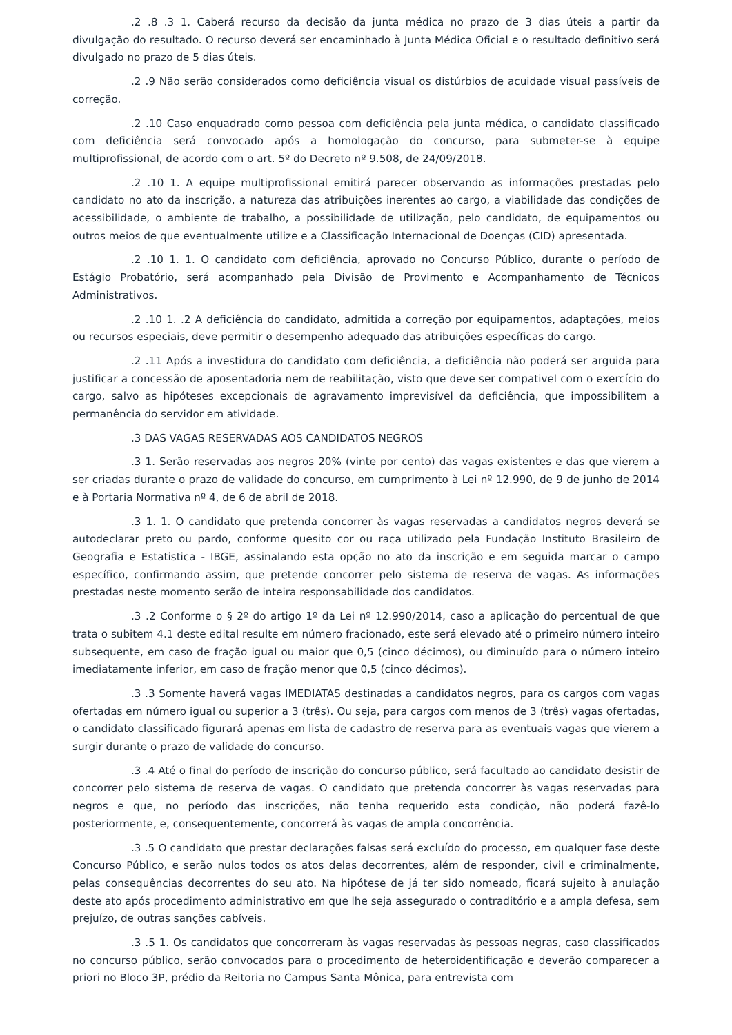.2 .8 .3 1. Caberá recurso da decisão da junta médica no prazo de 3 dias úteis a partir da divulgação do resultado. O recurso deverá ser encaminhado à Junta Médica Oficial e o resultado definitivo será divulgado no prazo de 5 dias úteis.
.2 .9 Não serão considerados como deficiência visual os distúrbios de acuidade visual passíveis de correção.
.2 .10 Caso enquadrado como pessoa com deficiência pela junta médica, o candidato classificado com deficiência será convocado após a homologação do concurso, para submeter-se à equipe multiprofissional, de acordo com o art. 5º do Decreto nº 9.508, de 24/09/2018.
.2 .10 1. A equipe multiprofissional emitirá parecer observando as informações prestadas pelo candidato no ato da inscrição, a natureza das atribuições inerentes ao cargo, a viabilidade das condições de acessibilidade, o ambiente de trabalho, a possibilidade de utilização, pelo candidato, de equipamentos ou outros meios de que eventualmente utilize e a Classificação Internacional de Doenças (CID) apresentada.
.2 .10 1. 1. O candidato com deficiência, aprovado no Concurso Público, durante o período de Estágio Probatório, será acompanhado pela Divisão de Provimento e Acompanhamento de Técnicos Administrativos.
.2 .10 1. .2 A deficiência do candidato, admitida a correção por equipamentos, adaptações, meios ou recursos especiais, deve permitir o desempenho adequado das atribuições específicas do cargo.
.2 .11 Após a investidura do candidato com deficiência, a deficiência não poderá ser arguida para justificar a concessão de aposentadoria nem de reabilitação, visto que deve ser compativel com o exercício do cargo, salvo as hipóteses excepcionais de agravamento imprevisível da deficiência, que impossibilitem a permanência do servidor em atividade.
.3 DAS VAGAS RESERVADAS AOS CANDIDATOS NEGROS
.3 1. Serão reservadas aos negros 20% (vinte por cento) das vagas existentes e das que vierem a ser criadas durante o prazo de validade do concurso, em cumprimento à Lei nº 12.990, de 9 de junho de 2014 e à Portaria Normativa nº 4, de 6 de abril de 2018.
.3 1. 1. O candidato que pretenda concorrer às vagas reservadas a candidatos negros deverá se autodeclarar preto ou pardo, conforme quesito cor ou raça utilizado pela Fundação Instituto Brasileiro de Geografia e Estatistica - IBGE, assinalando esta opção no ato da inscrição e em seguida marcar o campo específico, confirmando assim, que pretende concorrer pelo sistema de reserva de vagas. As informações prestadas neste momento serão de inteira responsabilidade dos candidatos.
.3 .2 Conforme o § 2º do artigo 1º da Lei nº 12.990/2014, caso a aplicação do percentual de que trata o subitem 4.1 deste edital resulte em número fracionado, este será elevado até o primeiro número inteiro subsequente, em caso de fração igual ou maior que 0,5 (cinco décimos), ou diminuído para o número inteiro imediatamente inferior, em caso de fração menor que 0,5 (cinco décimos).
.3 .3 Somente haverá vagas IMEDIATAS destinadas a candidatos negros, para os cargos com vagas ofertadas em número igual ou superior a 3 (três). Ou seja, para cargos com menos de 3 (três) vagas ofertadas, o candidato classificado figurará apenas em lista de cadastro de reserva para as eventuais vagas que vierem a surgir durante o prazo de validade do concurso.
.3 .4 Até o final do período de inscrição do concurso público, será facultado ao candidato desistir de concorrer pelo sistema de reserva de vagas. O candidato que pretenda concorrer às vagas reservadas para negros e que, no período das inscrições, não tenha requerido esta condição, não poderá fazê-lo posteriormente, e, consequentemente, concorrerá às vagas de ampla concorrência.
.3 .5 O candidato que prestar declarações falsas será excluído do processo, em qualquer fase deste Concurso Público, e serão nulos todos os atos delas decorrentes, além de responder, civil e criminalmente, pelas consequências decorrentes do seu ato. Na hipótese de já ter sido nomeado, ficará sujeito à anulação deste ato após procedimento administrativo em que lhe seja assegurado o contraditório e a ampla defesa, sem prejuízo, de outras sanções cabíveis.
.3 .5 1. Os candidatos que concorreram às vagas reservadas às pessoas negras, caso classificados no concurso público, serão convocados para o procedimento de heteroidentificação e deverão comparecer a priori no Bloco 3P, prédio da Reitoria no Campus Santa Mônica, para entrevista com